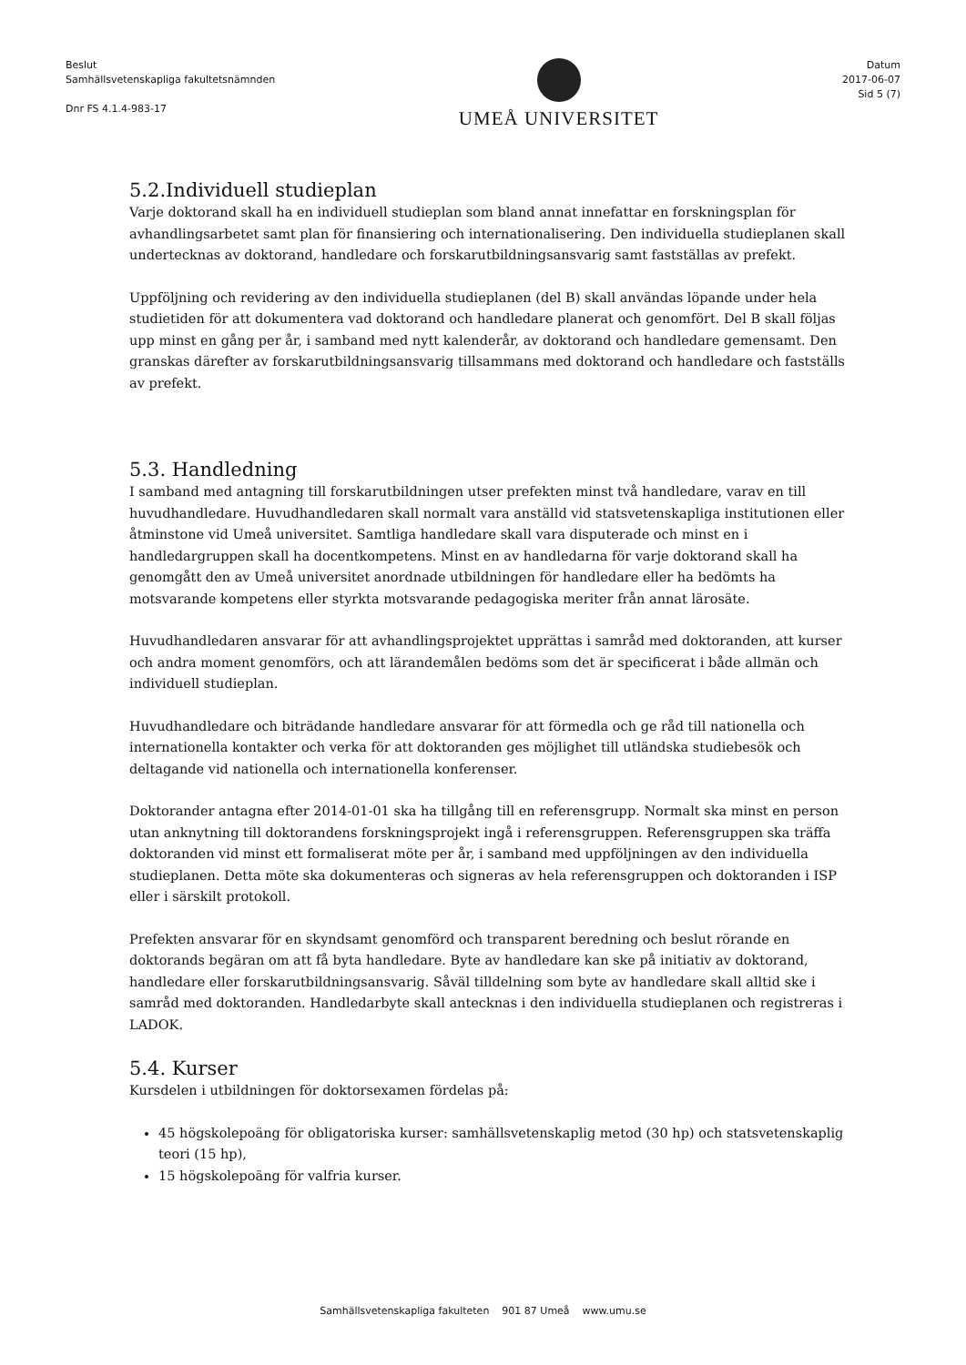Beslut
Samhällsvetenskapliga fakultetsnämnden
Dnr FS 4.1.4-983-17
UMEÅ UNIVERSITET
Datum
2017-06-07
Sid 5 (7)
5.2.Individuell studieplan
Varje doktorand skall ha en individuell studieplan som bland annat innefattar en forskningsplan för avhandlingsarbetet samt plan för finansiering och internationalisering. Den individuella studieplanen skall undertecknas av doktorand, handledare och forskarutbildningsansvarig samt fastställas av prefekt.
Uppföljning och revidering av den individuella studieplanen (del B) skall användas löpande under hela studietiden för att dokumentera vad doktorand och handledare planerat och genomfört. Del B skall följas upp minst en gång per år, i samband med nytt kalenderår, av doktorand och handledare gemensamt. Den granskas därefter av forskarutbildningsansvarig tillsammans med doktorand och handledare och fastställs av prefekt.
5.3. Handledning
I samband med antagning till forskarutbildningen utser prefekten minst två handledare, varav en till huvudhandledare. Huvudhandledaren skall normalt vara anställd vid statsvetenskapliga institutionen eller åtminstone vid Umeå universitet. Samtliga handledare skall vara disputerade och minst en i handledargruppen skall ha docentkompetens. Minst en av handledarna för varje doktorand skall ha genomgått den av Umeå universitet anordnade utbildningen för handledare eller ha bedömts ha motsvarande kompetens eller styrkta motsvarande pedagogiska meriter från annat lärosäte.
Huvudhandledaren ansvarar för att avhandlingsprojektet upprättas i samråd med doktoranden, att kurser och andra moment genomförs, och att lärandemålen bedöms som det är specificerat i både allmän och individuell studieplan.
Huvudhandledare och biträdande handledare ansvarar för att förmedla och ge råd till nationella och internationella kontakter och verka för att doktoranden ges möjlighet till utländska studiebesök och deltagande vid nationella och internationella konferenser.
Doktorander antagna efter 2014-01-01 ska ha tillgång till en referensgrupp. Normalt ska minst en person utan anknytning till doktorandens forskningsprojekt ingå i referensgruppen. Referensgruppen ska träffa doktoranden vid minst ett formaliserat möte per år, i samband med uppföljningen av den individuella studieplanen. Detta möte ska dokumenteras och signeras av hela referensgruppen och doktoranden i ISP eller i särskilt protokoll.
Prefekten ansvarar för en skyndsamt genomförd och transparent beredning och beslut rörande en doktorands begäran om att få byta handledare. Byte av handledare kan ske på initiativ av doktorand, handledare eller forskarutbildningsansvarig. Såväl tilldelning som byte av handledare skall alltid ske i samråd med doktoranden. Handledarbyte skall antecknas i den individuella studieplanen och registreras i LADOK.
5.4. Kurser
Kursdelen i utbildningen för doktorsexamen fördelas på:
45 högskolepoäng för obligatoriska kurser: samhällsvetenskaplig metod (30 hp) och statsvetenskaplig teori (15 hp),
15 högskolepoäng för valfria kurser.
Samhällsvetenskapliga fakulteten 901 87 Umeå www.umu.se